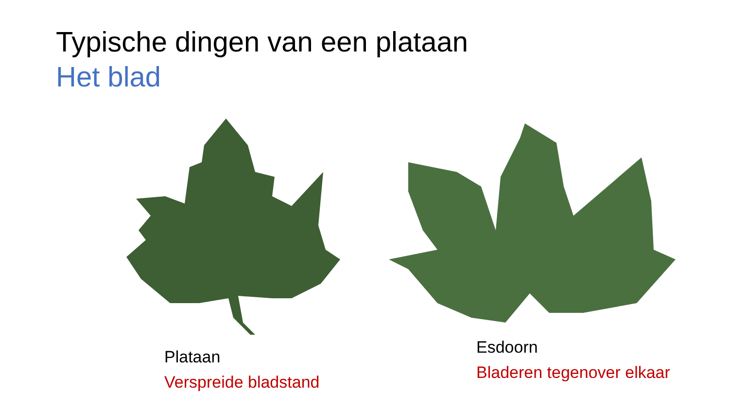Typische dingen van een plataan
Het blad
Plataan
Verspreide bladstand
Esdoorn
Bladeren tegenover elkaar